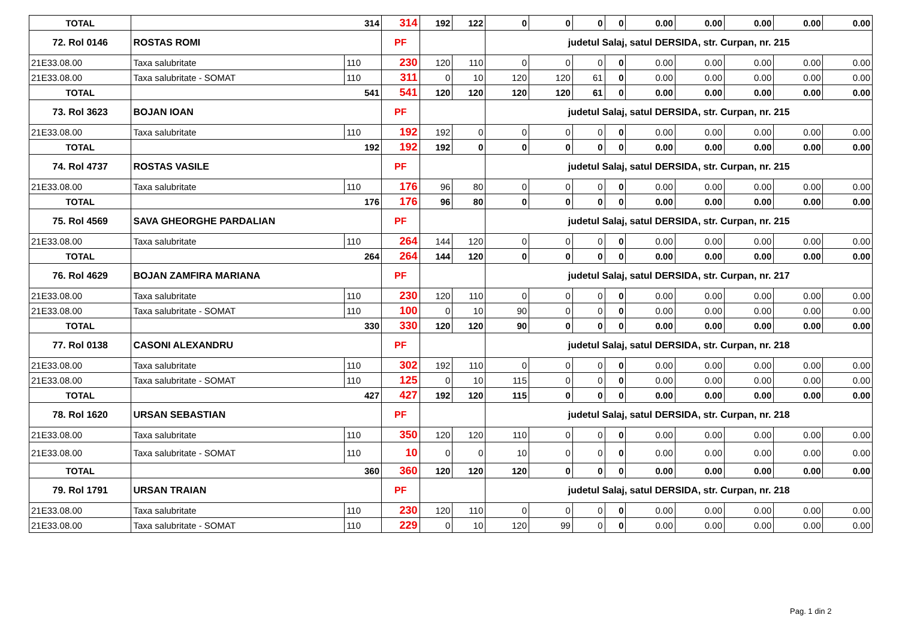| TOTAL | 314 | | 314 | 192 | 122 | 0 | 0 | 0 | 0 | 0.00 | 0.00 | 0.00 | 0.00 | 0.00 |
| 72. Rol 0146 | ROSTAS ROMI | | PF | | | judetul Salaj, satul DERSIDA, str. Curpan, nr. 215 | | | | | | | | |
| 21E33.08.00 | Taxa salubritate | 110 | 230 | 120 | 110 | 0 | 0 | 0 | 0 | 0.00 | 0.00 | 0.00 | 0.00 | 0.00 |
| 21E33.08.00 | Taxa salubritate - SOMAT | 110 | 311 | 0 | 10 | 120 | 120 | 61 | 0 | 0.00 | 0.00 | 0.00 | 0.00 | 0.00 |
| TOTAL | 541 | | 541 | 120 | 120 | 120 | 120 | 61 | 0 | 0.00 | 0.00 | 0.00 | 0.00 | 0.00 |
| 73. Rol 3623 | BOJAN IOAN | | PF | | | judetul Salaj, satul DERSIDA, str. Curpan, nr. 215 | | | | | | | | |
| 21E33.08.00 | Taxa salubritate | 110 | 192 | 192 | 0 | 0 | 0 | 0 | 0 | 0.00 | 0.00 | 0.00 | 0.00 | 0.00 |
| TOTAL | 192 | | 192 | 192 | 0 | 0 | 0 | 0 | 0 | 0.00 | 0.00 | 0.00 | 0.00 | 0.00 |
| 74. Rol 4737 | ROSTAS VASILE | | PF | | | judetul Salaj, satul DERSIDA, str. Curpan, nr. 215 | | | | | | | | |
| 21E33.08.00 | Taxa salubritate | 110 | 176 | 96 | 80 | 0 | 0 | 0 | 0 | 0.00 | 0.00 | 0.00 | 0.00 | 0.00 |
| TOTAL | 176 | | 176 | 96 | 80 | 0 | 0 | 0 | 0 | 0.00 | 0.00 | 0.00 | 0.00 | 0.00 |
| 75. Rol 4569 | SAVA GHEORGHE PARDALIAN | | PF | | | judetul Salaj, satul DERSIDA, str. Curpan, nr. 215 | | | | | | | | |
| 21E33.08.00 | Taxa salubritate | 110 | 264 | 144 | 120 | 0 | 0 | 0 | 0 | 0.00 | 0.00 | 0.00 | 0.00 | 0.00 |
| TOTAL | 264 | | 264 | 144 | 120 | 0 | 0 | 0 | 0 | 0.00 | 0.00 | 0.00 | 0.00 | 0.00 |
| 76. Rol 4629 | BOJAN ZAMFIRA MARIANA | | PF | | | judetul Salaj, satul DERSIDA, str. Curpan, nr. 217 | | | | | | | | |
| 21E33.08.00 | Taxa salubritate | 110 | 230 | 120 | 110 | 0 | 0 | 0 | 0 | 0.00 | 0.00 | 0.00 | 0.00 | 0.00 |
| 21E33.08.00 | Taxa salubritate - SOMAT | 110 | 100 | 0 | 10 | 90 | 0 | 0 | 0 | 0.00 | 0.00 | 0.00 | 0.00 | 0.00 |
| TOTAL | 330 | | 330 | 120 | 120 | 90 | 0 | 0 | 0 | 0.00 | 0.00 | 0.00 | 0.00 | 0.00 |
| 77. Rol 0138 | CASONI ALEXANDRU | | PF | | | judetul Salaj, satul DERSIDA, str. Curpan, nr. 218 | | | | | | | | |
| 21E33.08.00 | Taxa salubritate | 110 | 302 | 192 | 110 | 0 | 0 | 0 | 0 | 0.00 | 0.00 | 0.00 | 0.00 | 0.00 |
| 21E33.08.00 | Taxa salubritate - SOMAT | 110 | 125 | 0 | 10 | 115 | 0 | 0 | 0 | 0.00 | 0.00 | 0.00 | 0.00 | 0.00 |
| TOTAL | 427 | | 427 | 192 | 120 | 115 | 0 | 0 | 0 | 0.00 | 0.00 | 0.00 | 0.00 | 0.00 |
| 78. Rol 1620 | URSAN SEBASTIAN | | PF | | | judetul Salaj, satul DERSIDA, str. Curpan, nr. 218 | | | | | | | | |
| 21E33.08.00 | Taxa salubritate | 110 | 350 | 120 | 120 | 110 | 0 | 0 | 0 | 0.00 | 0.00 | 0.00 | 0.00 | 0.00 |
| 21E33.08.00 | Taxa salubritate - SOMAT | 110 | 10 | 0 | 0 | 10 | 0 | 0 | 0 | 0.00 | 0.00 | 0.00 | 0.00 | 0.00 |
| TOTAL | 360 | | 360 | 120 | 120 | 120 | 0 | 0 | 0 | 0.00 | 0.00 | 0.00 | 0.00 | 0.00 |
| 79. Rol 1791 | URSAN TRAIAN | | PF | | | judetul Salaj, satul DERSIDA, str. Curpan, nr. 218 | | | | | | | | |
| 21E33.08.00 | Taxa salubritate | 110 | 230 | 120 | 110 | 0 | 0 | 0 | 0 | 0.00 | 0.00 | 0.00 | 0.00 | 0.00 |
| 21E33.08.00 | Taxa salubritate - SOMAT | 110 | 229 | 0 | 10 | 120 | 99 | 0 | 0 | 0.00 | 0.00 | 0.00 | 0.00 | 0.00 |
Pag. 1 din 2